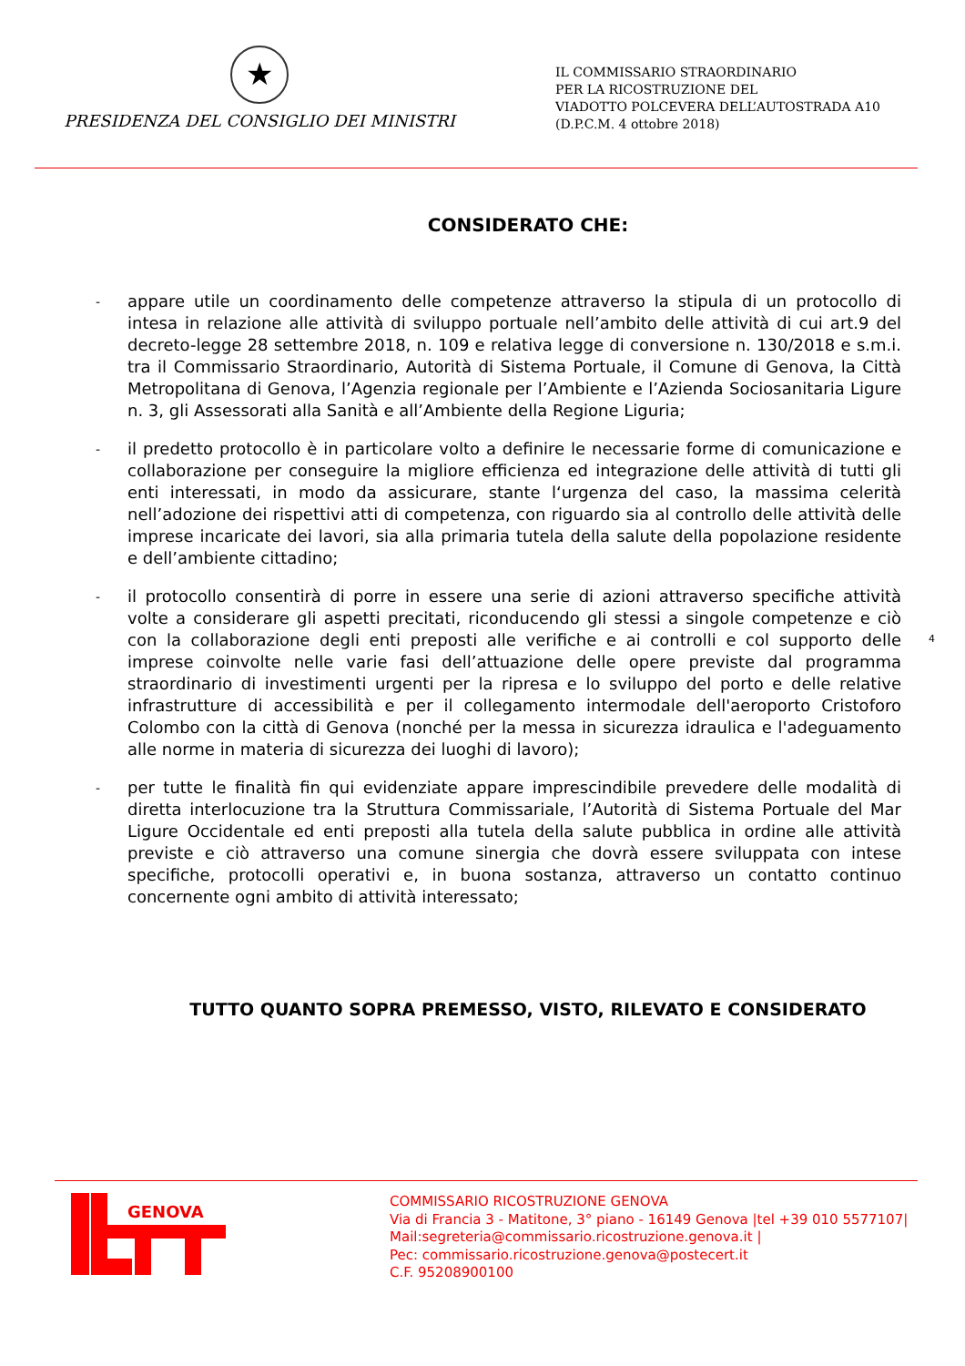★
PRESIDENZA DEL CONSIGLIO DEI MINISTRI
IL COMMISSARIO STRAORDINARIO
PER LA RICOSTRUZIONE DEL
VIADOTTO POLCEVERA DELL’AUTOSTRADA A10
(D.P.C.M. 4 ottobre 2018)
CONSIDERATO CHE:
- appare utile un coordinamento delle competenze attraverso la stipula di un protocollo di intesa in relazione alle attività di sviluppo portuale nell’ambito delle attività di cui art.9 del decreto-legge 28 settembre 2018, n. 109 e relativa legge di conversione n. 130/2018 e s.m.i. tra il Commissario Straordinario, Autorità di Sistema Portuale, il Comune di Genova, la Città Metropolitana di Genova, l’Agenzia regionale per l’Ambiente e l’Azienda Sociosanitaria Ligure n. 3, gli Assessorati alla Sanità e all’Ambiente della Regione Liguria;
- il predetto protocollo è in particolare volto a definire le necessarie forme di comunicazione e collaborazione per conseguire la migliore efficienza ed integrazione delle attività di tutti gli enti interessati, in modo da assicurare, stante l‘urgenza del caso, la massima celerità nell’adozione dei rispettivi atti di competenza, con riguardo sia al controllo delle attività delle imprese incaricate dei lavori, sia alla primaria tutela della salute della popolazione residente e dell’ambiente cittadino;
- il protocollo consentirà di porre in essere una serie di azioni attraverso specifiche attività volte a considerare gli aspetti precitati, riconducendo gli stessi a singole competenze e ciò con la collaborazione degli enti preposti alle verifiche e ai controlli e col supporto delle imprese coinvolte nelle varie fasi dell’attuazione delle opere previste dal programma straordinario di investimenti urgenti per la ripresa e lo sviluppo del porto e delle relative infrastrutture di accessibilità e per il collegamento intermodale dell'aeroporto Cristoforo Colombo con la città di Genova (nonché per la messa in sicurezza idraulica e l'adeguamento alle norme in materia di sicurezza dei luoghi di lavoro);
4
- per tutte le finalità fin qui evidenziate appare imprescindibile prevedere delle modalità di diretta interlocuzione tra la Struttura Commissariale, l’Autorità di Sistema Portuale del Mar Ligure Occidentale ed enti preposti alla tutela della salute pubblica in ordine alle attività previste e ciò attraverso una comune sinergia che dovrà essere sviluppata con intese specifiche, protocolli operativi e, in buona sostanza, attraverso un contatto continuo concernente ogni ambito di attività interessato;
TUTTO QUANTO SOPRA PREMESSO, VISTO, RILEVATO E CONSIDERATO
GENOVA
COMMISSARIO RICOSTRUZIONE GENOVA
Via di Francia 3 - Matitone, 3° piano - 16149 Genova |tel +39 010 5577107|
Mail:segreteria@commissario.ricostruzione.genova.it |
Pec: commissario.ricostruzione.genova@postecert.it
C.F. 95208900100